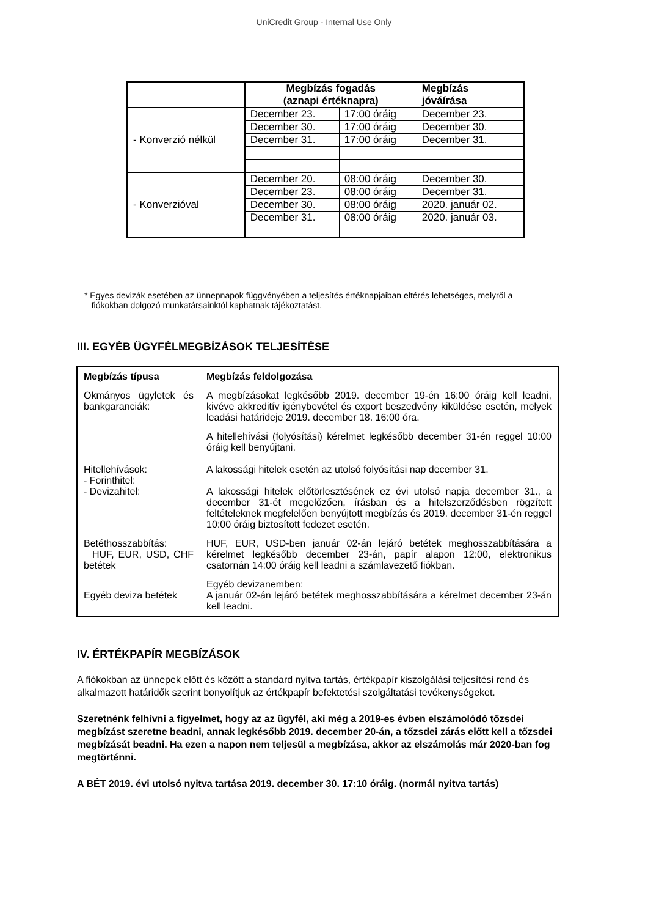UniCredit Group - Internal Use Only
| | Megbízás fogadás (aznapi értéknapra) | | Megbízás jóváírása |
| --- | --- | --- | --- |
| - Konverzió nélkül | December 23. | 17:00 óráig | December 23. |
| | December 30. | 17:00 óráig | December 30. |
| | December 31. | 17:00 óráig | December 31. |
| - Konverzióval | December 20. | 08:00 óráig | December 30. |
| | December 23. | 08:00 óráig | December 31. |
| | December 30. | 08:00 óráig | 2020. január 02. |
| | December 31. | 08:00 óráig | 2020. január 03. |
* Egyes devizák esetében az ünnepnapok függvényében a teljesítés értéknapjaiban eltérés lehetséges, melyről a
fiókokban dolgozó munkatársainktól kaphatnak tájékoztatást.
III. EGYÉB ÜGYFÉLMEGBÍZÁSOK TELJESÍTÉSE
| Megbízás típusa | Megbízás feldolgozása |
| --- | --- |
| Okmányos ügyletek és bankgaranciák: | A megbízásokat legkésőbb 2019. december 19-én 16:00 óráig kell leadni, kivéve akkreditív igénybevétel és export beszedvény kiküldése esetén, melyek leadási határideje 2019. december 18. 16:00 óra. |
| Hitellehívások: - Forinthitel: - Devizahitel: | A hitellehívási (folyósítási) kérelmet legkésőbb december 31-én reggel 10:00 óráig kell benyújtani. A lakossági hitelek esetén az utolsó folyósítási nap december 31. A lakossági hitelek előtörlesztésének ez évi utolsó napja december 31., a december 31-ét megelőzően, írásban és a hitelszerződésben rögzített feltételeknek megfelelően benyújtott megbízás és 2019. december 31-én reggel 10:00 óráig biztosított fedezet esetén. |
| Betéthosszabbítás: HUF, EUR, USD, CHF betétek | HUF, EUR, USD-ben január 02-án lejáró betétek meghosszabbítására a kérelmet legkésőbb december 23-án, papír alapon 12:00, elektronikus csatornán 14:00 óráig kell leadni a számlavezető fiókban. |
| Egyéb deviza betétek | Egyéb devizanemben: A január 02-án lejáró betétek meghosszabbítására a kérelmet december 23-án kell leadni. |
IV. ÉRTÉKPAPÍR MEGBÍZÁSOK
A fiókokban az ünnepek előtt és között a standard nyitva tartás, értékpapír kiszolgálási teljesítési rend és alkalmazott határidők szerint bonyolítjuk az értékpapír befektetési szolgáltatási tevékenységeket.
Szeretnénk felhívni a figyelmet, hogy az az ügyfél, aki még a 2019-es évben elszámolódó tőzsdei megbízást szeretne beadni, annak legkésőbb 2019. december 20-án, a tőzsdei zárás előtt kell a tőzsdei megbízását beadni. Ha ezen a napon nem teljesül a megbízása, akkor az elszámolás már 2020-ban fog megtörténni.
A BÉT 2019. évi utolsó nyitva tartása 2019. december 30. 17:10 óráig. (normál nyitva tartás)